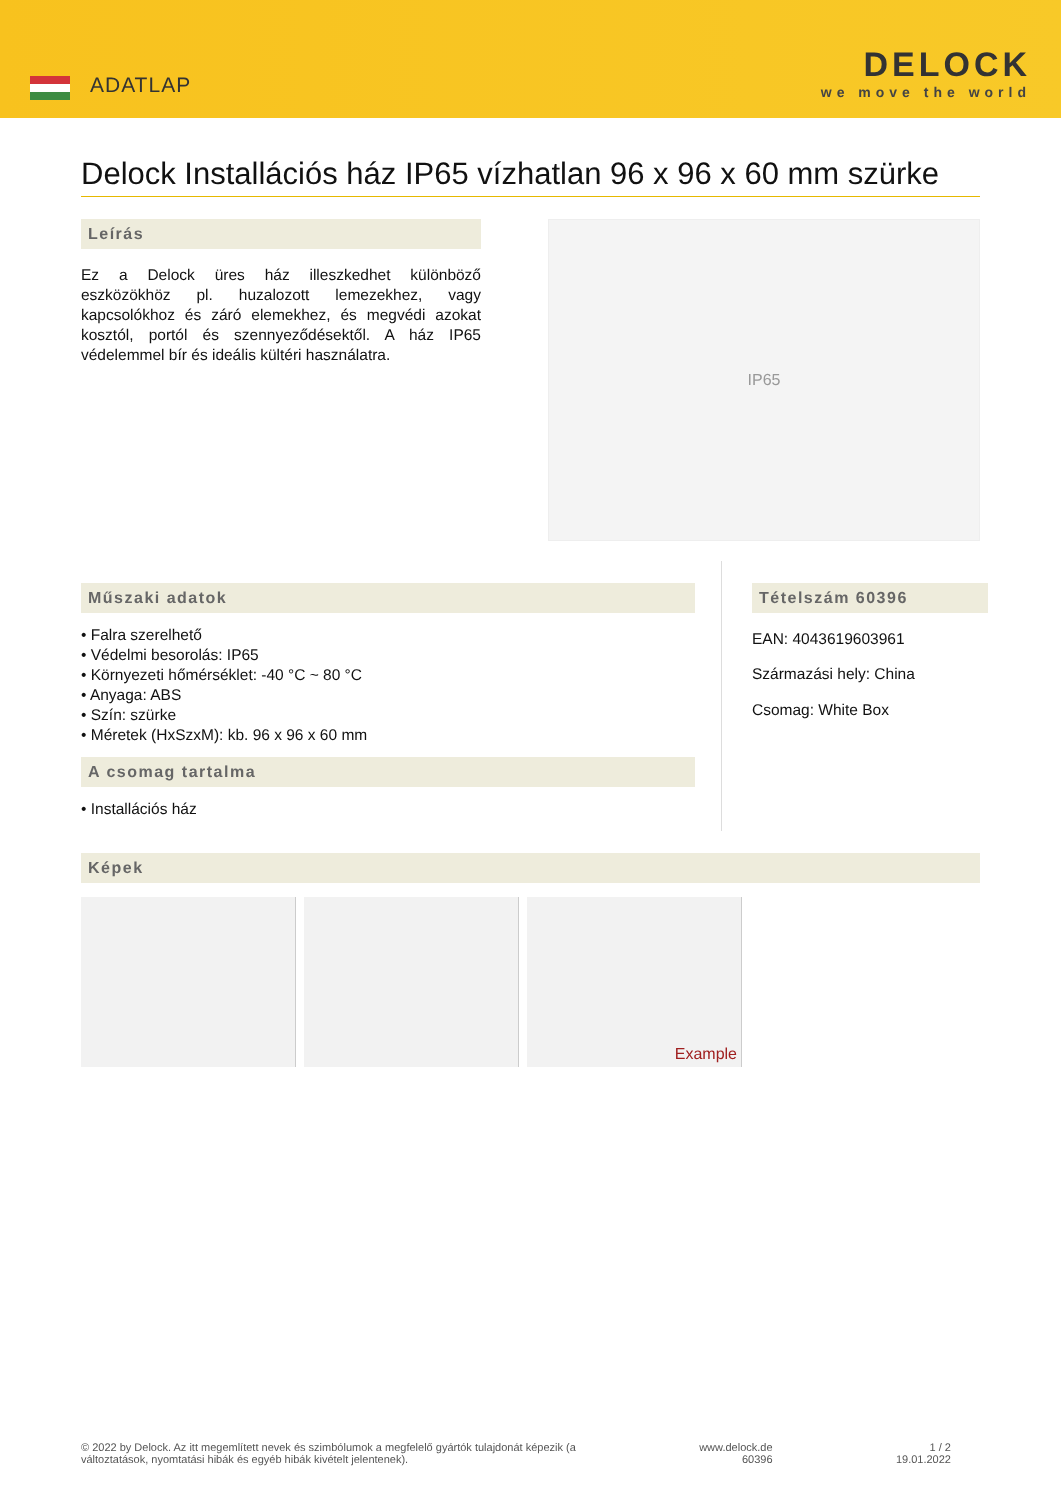ADATLAP
DELOCK
we move the world
Delock Installációs ház IP65 vízhatlan 96 x 96 x 60 mm szürke
Leírás
Ez a Delock üres ház illeszkedhet különböző eszközökhöz pl. huzalozott lemezekhez, vagy kapcsolókhoz és záró elemekhez, és megvédi azokat kosztól, portól és szennyeződésektől. A ház IP65 védelemmel bír és ideális kültéri használatra.
IP65
Műszaki adatok
• Falra szerelhető
• Védelmi besorolás: IP65
• Környezeti hőmérséklet: -40 °C ~ 80 °C
• Anyaga: ABS
• Szín: szürke
• Méretek (HxSzxM): kb. 96 x 96 x 60 mm
A csomag tartalma
• Installációs ház
Tételszám 60396
EAN: 4043619603961
Származási hely: China
Csomag: White Box
Képek
Example
© 2022 by Delock. Az itt megemlített nevek és szimbólumok a megfelelő gyártók tulajdonát képezik (a
változtatások, nyomtatási hibák és egyéb hibák kivételt jelentenek).
www.delock.de
60396
1 / 2
19.01.2022